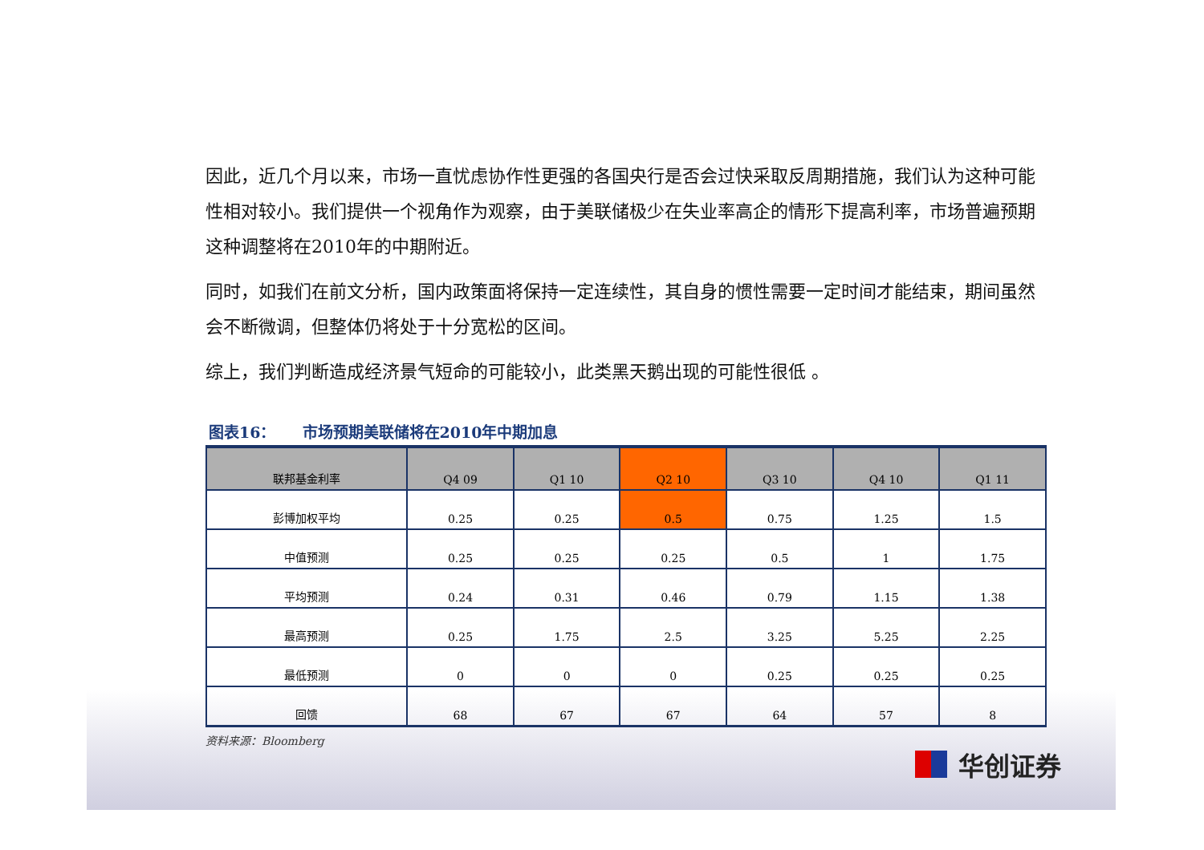因此，近几个月以来，市场一直忧虑协作性更强的各国央行是否会过快采取反周期措施，我们认为这种可能性相对较小。我们提供一个视角作为观察，由于美联储极少在失业率高企的情形下提高利率，市场普遍预期这种调整将在2010年的中期附近。
同时，如我们在前文分析，国内政策面将保持一定连续性，其自身的惯性需要一定时间才能结束，期间虽然会不断微调，但整体仍将处于十分宽松的区间。
综上，我们判断造成经济景气短命的可能较小，此类黑天鹅出现的可能性很低 。
图表16： 市场预期美联储将在2010年中期加息
| 联邦基金利率 | Q4 09 | Q1 10 | Q2 10 | Q3 10 | Q4 10 | Q1 11 |
| --- | --- | --- | --- | --- | --- | --- |
| 彭博加权平均 | 0.25 | 0.25 | 0.5 | 0.75 | 1.25 | 1.5 |
| 中值预测 | 0.25 | 0.25 | 0.25 | 0.5 | 1 | 1.75 |
| 平均预测 | 0.24 | 0.31 | 0.46 | 0.79 | 1.15 | 1.38 |
| 最高预测 | 0.25 | 1.75 | 2.5 | 3.25 | 5.25 | 2.25 |
| 最低预测 | 0 | 0 | 0 | 0.25 | 0.25 | 0.25 |
| 回馈 | 68 | 67 | 67 | 64 | 57 | 8 |
资料来源：Bloomberg
华创证券